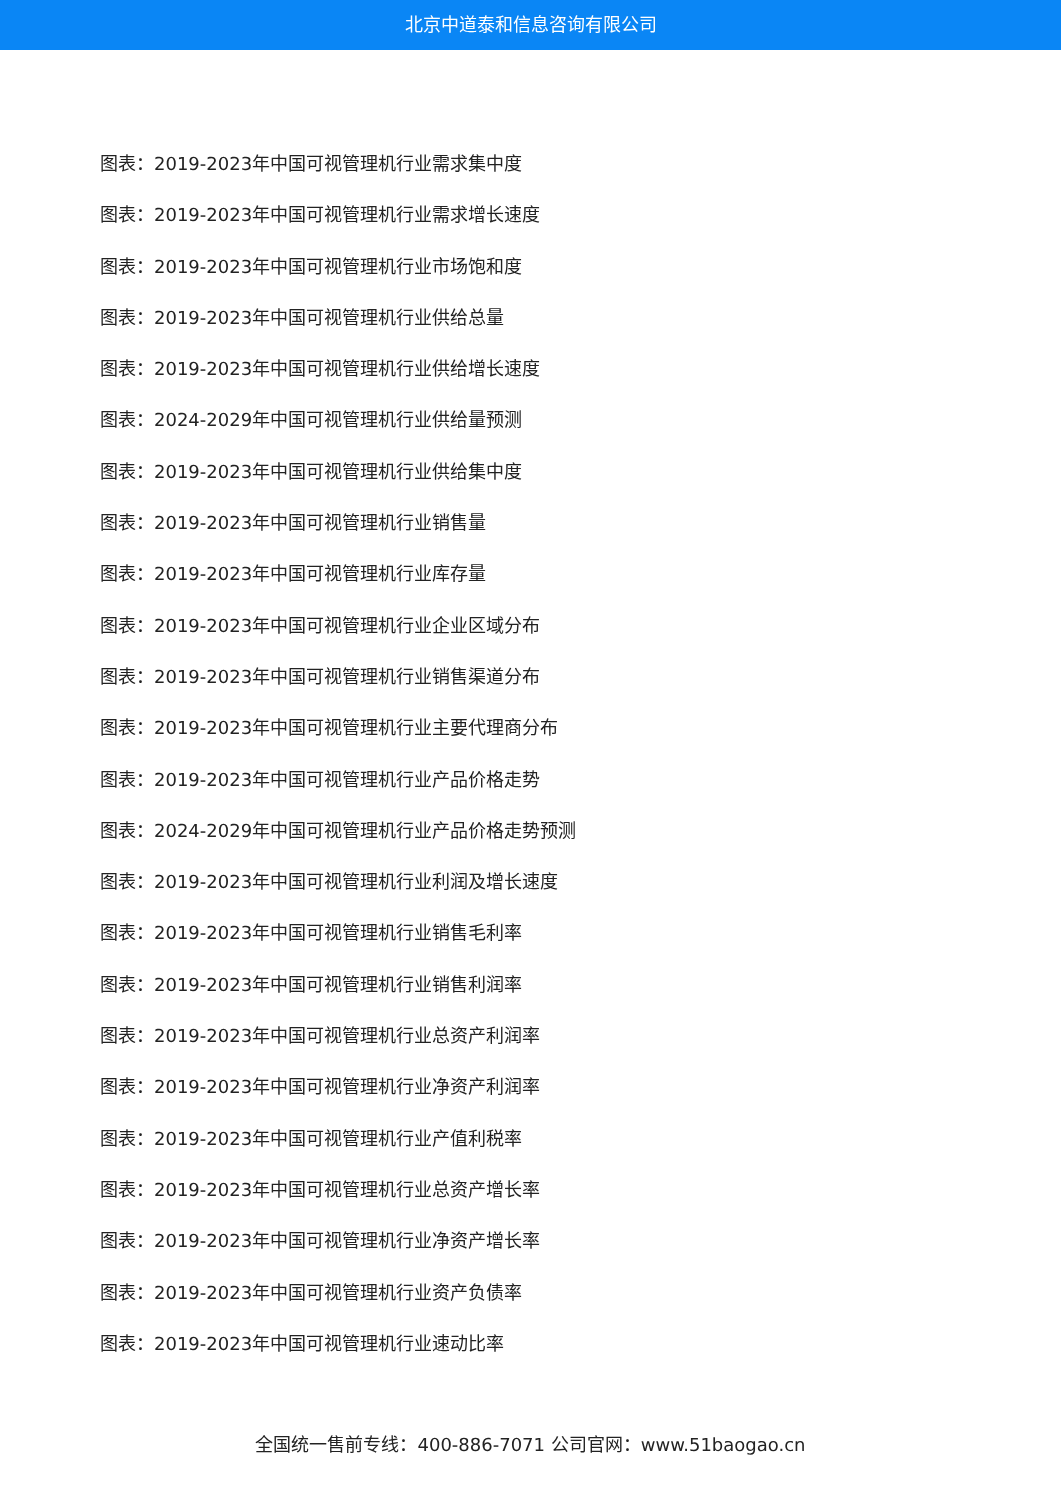北京中道泰和信息咨询有限公司
图表：2019-2023年中国可视管理机行业需求集中度
图表：2019-2023年中国可视管理机行业需求增长速度
图表：2019-2023年中国可视管理机行业市场饱和度
图表：2019-2023年中国可视管理机行业供给总量
图表：2019-2023年中国可视管理机行业供给增长速度
图表：2024-2029年中国可视管理机行业供给量预测
图表：2019-2023年中国可视管理机行业供给集中度
图表：2019-2023年中国可视管理机行业销售量
图表：2019-2023年中国可视管理机行业库存量
图表：2019-2023年中国可视管理机行业企业区域分布
图表：2019-2023年中国可视管理机行业销售渠道分布
图表：2019-2023年中国可视管理机行业主要代理商分布
图表：2019-2023年中国可视管理机行业产品价格走势
图表：2024-2029年中国可视管理机行业产品价格走势预测
图表：2019-2023年中国可视管理机行业利润及增长速度
图表：2019-2023年中国可视管理机行业销售毛利率
图表：2019-2023年中国可视管理机行业销售利润率
图表：2019-2023年中国可视管理机行业总资产利润率
图表：2019-2023年中国可视管理机行业净资产利润率
图表：2019-2023年中国可视管理机行业产值利税率
图表：2019-2023年中国可视管理机行业总资产增长率
图表：2019-2023年中国可视管理机行业净资产增长率
图表：2019-2023年中国可视管理机行业资产负债率
图表：2019-2023年中国可视管理机行业速动比率
全国统一售前专线：400-886-7071 公司官网：www.51baogao.cn